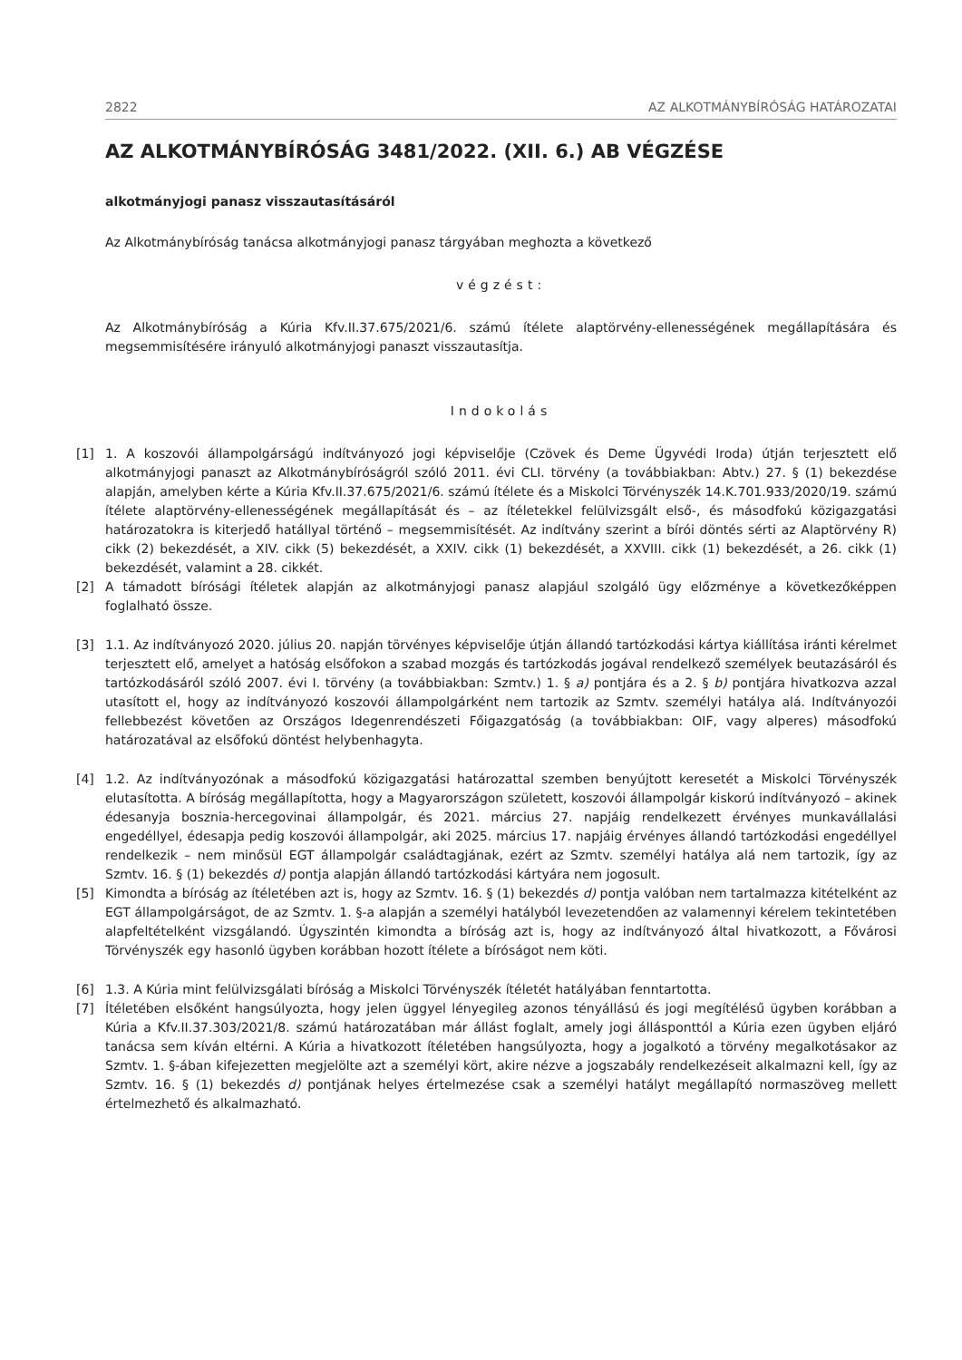2822 AZ ALKOTMÁNYBÍRÓSÁG HATÁROZATAI
AZ ALKOTMÁNYBÍRÓSÁG 3481/2022. (XII. 6.) AB VÉGZÉSE
alkotmányjogi panasz visszautasításáról
Az Alkotmánybíróság tanácsa alkotmányjogi panasz tárgyában meghozta a következő
végzést:
Az Alkotmánybíróság a Kúria Kfv.II.37.675/2021/6. számú ítélete alaptörvény-ellenességének megállapítására és megsemmisítésére irányuló alkotmányjogi panaszt visszautasítja.
Indokolás
[1] 1. A koszovói állampolgárságú indítványozó jogi képviselője (Czövek és Deme Ügyvédi Iroda) útján terjesztett elő alkotmányjogi panaszt az Alkotmánybíróságról szóló 2011. évi CLI. törvény (a továbbiakban: Abtv.) 27. § (1) bekezdése alapján, amelyben kérte a Kúria Kfv.II.37.675/2021/6. számú ítélete és a Miskolci Törvényszék 14.K.701.933/2020/19. számú ítélete alaptörvény-ellenességének megállapítását és – az ítéletekkel felülvizsgált első-, és másodfokú közigazgatási határozatokra is kiterjedő hatállyal történő – megsemmisítését. Az indítvány szerint a bírói döntés sérti az Alaptörvény R) cikk (2) bekezdését, a XIV. cikk (5) bekezdését, a XXIV. cikk (1) bekezdését, a XXVIII. cikk (1) bekezdését, a 26. cikk (1) bekezdését, valamint a 28. cikkét.
[2] A támadott bírósági ítéletek alapján az alkotmányjogi panasz alapjául szolgáló ügy előzménye a következőképpen foglalható össze.
[3] 1.1. Az indítványozó 2020. július 20. napján törvényes képviselője útján állandó tartózkodási kártya kiállítása iránti kérelmet terjesztett elő, amelyet a hatóság elsőfokon a szabad mozgás és tartózkodás jogával rendelkező személyek beutazásáról és tartózkodásáról szóló 2007. évi I. törvény (a továbbiakban: Szmtv.) 1. § a) pontjára és a 2. § b) pontjára hivatkozva azzal utasított el, hogy az indítványozó koszovói állampolgárként nem tartozik az Szmtv. személyi hatálya alá. Indítványozói fellebbezést követően az Országos Idegenrendészeti Főigazgatóság (a továbbiakban: OIF, vagy alperes) másodfokú határozatával az elsőfokú döntést helybenhagyta.
[4] 1.2. Az indítványozónak a másodfokú közigazgatási határozattal szemben benyújtott keresetét a Miskolci Törvényszék elutasította. A bíróság megállapította, hogy a Magyarországon született, koszovói állampolgár kiskorú indítványozó – akinek édesanyja bosznia-hercegovinai állampolgár, és 2021. március 27. napjáig rendelkezett érvényes munkavállalási engedéllyel, édesapja pedig koszovói állampolgár, aki 2025. március 17. napjáig érvényes állandó tartózkodási engedéllyel rendelkezik – nem minősül EGT állampolgár családtagjának, ezért az Szmtv. személyi hatálya alá nem tartozik, így az Szmtv. 16. § (1) bekezdés d) pontja alapján állandó tartózkodási kártyára nem jogosult.
[5] Kimondta a bíróság az ítéletében azt is, hogy az Szmtv. 16. § (1) bekezdés d) pontja valóban nem tartalmazza kitételként az EGT állampolgárságot, de az Szmtv. 1. §-a alapján a személyi hatályból levezetendően az valamennyi kérelem tekintetében alapfeltételként vizsgálandó. Úgyszintén kimondta a bíróság azt is, hogy az indítványozó által hivatkozott, a Fővárosi Törvényszék egy hasonló ügyben korábban hozott ítélete a bíróságot nem köti.
[6] 1.3. A Kúria mint felülvizsgálati bíróság a Miskolci Törvényszék ítéletét hatályában fenntartotta.
[7] Ítéletében elsőként hangsúlyozta, hogy jelen üggyel lényegileg azonos tényállású és jogi megítélésű ügyben korábban a Kúria a Kfv.II.37.303/2021/8. számú határozatában már állást foglalt, amely jogi állásponttól a Kúria ezen ügyben eljáró tanácsa sem kíván eltérni. A Kúria a hivatkozott ítéletében hangsúlyozta, hogy a jogalkotó a törvény megalkotásakor az Szmtv. 1. §-ában kifejezetten megjelölte azt a személyi kört, akire nézve a jogszabály rendelkezéseit alkalmazni kell, így az Szmtv. 16. § (1) bekezdés d) pontjának helyes értelmezése csak a személyi hatályt megállapító normaszöveg mellett értelmezhető és alkalmazható.